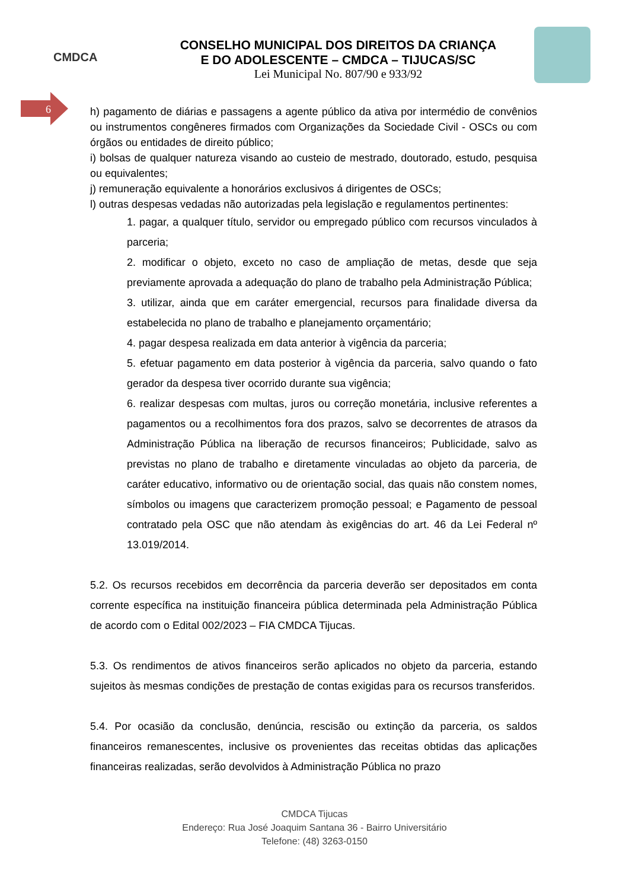CMDCA
CONSELHO MUNICIPAL DOS DIREITOS DA CRIANÇA
E DO ADOLESCENTE – CMDCA – TIJUCAS/SC
Lei Municipal No. 807/90 e 933/92
6
h) pagamento de diárias e passagens a agente público da ativa por intermédio de convênios ou instrumentos congêneres firmados com Organizações da Sociedade Civil - OSCs ou com órgãos ou entidades de direito público;
i) bolsas de qualquer natureza visando ao custeio de mestrado, doutorado, estudo, pesquisa ou equivalentes;
j) remuneração equivalente a honorários exclusivos á dirigentes de OSCs;
l) outras despesas vedadas não autorizadas pela legislação e regulamentos pertinentes:
1. pagar, a qualquer título, servidor ou empregado público com recursos vinculados à parceria;
2. modificar o objeto, exceto no caso de ampliação de metas, desde que seja previamente aprovada a adequação do plano de trabalho pela Administração Pública;
3. utilizar, ainda que em caráter emergencial, recursos para finalidade diversa da estabelecida no plano de trabalho e planejamento orçamentário;
4. pagar despesa realizada em data anterior à vigência da parceria;
5. efetuar pagamento em data posterior à vigência da parceria, salvo quando o fato gerador da despesa tiver ocorrido durante sua vigência;
6. realizar despesas com multas, juros ou correção monetária, inclusive referentes a pagamentos ou a recolhimentos fora dos prazos, salvo se decorrentes de atrasos da Administração Pública na liberação de recursos financeiros; Publicidade, salvo as previstas no plano de trabalho e diretamente vinculadas ao objeto da parceria, de caráter educativo, informativo ou de orientação social, das quais não constem nomes, símbolos ou imagens que caracterizem promoção pessoal; e Pagamento de pessoal contratado pela OSC que não atendam às exigências do art. 46 da Lei Federal nº 13.019/2014.
5.2. Os recursos recebidos em decorrência da parceria deverão ser depositados em conta corrente específica na instituição financeira pública determinada pela Administração Pública de acordo com o Edital 002/2023 – FIA CMDCA Tijucas.
5.3. Os rendimentos de ativos financeiros serão aplicados no objeto da parceria, estando sujeitos às mesmas condições de prestação de contas exigidas para os recursos transferidos.
5.4. Por ocasião da conclusão, denúncia, rescisão ou extinção da parceria, os saldos financeiros remanescentes, inclusive os provenientes das receitas obtidas das aplicações financeiras realizadas, serão devolvidos à Administração Pública no prazo
CMDCA Tijucas
Endereço: Rua José Joaquim Santana 36 - Bairro Universitário
Telefone: (48) 3263-0150